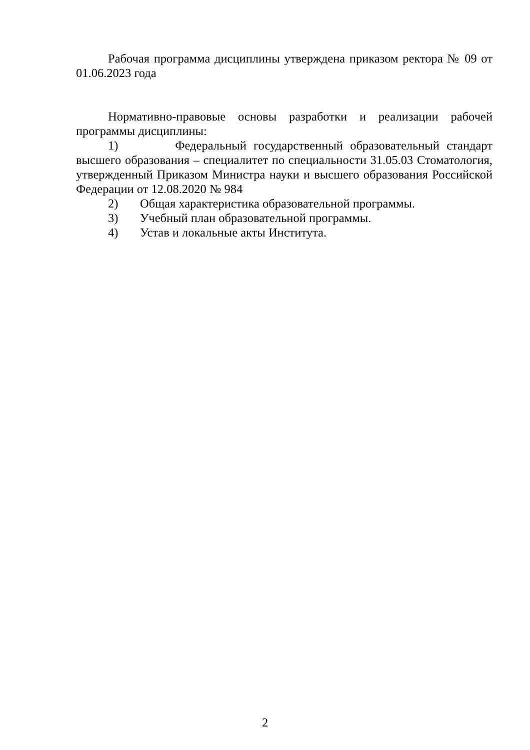Рабочая программа дисциплины утверждена приказом ректора № 09 от 01.06.2023 года
Нормативно-правовые основы разработки и реализации рабочей программы дисциплины:
1) Федеральный государственный образовательный стандарт высшего образования – специалитет по специальности 31.05.03 Стоматология, утвержденный Приказом Министра науки и высшего образования Российской Федерации от 12.08.2020 № 984
2) Общая характеристика образовательной программы.
3) Учебный план образовательной программы.
4) Устав и локальные акты Института.
2